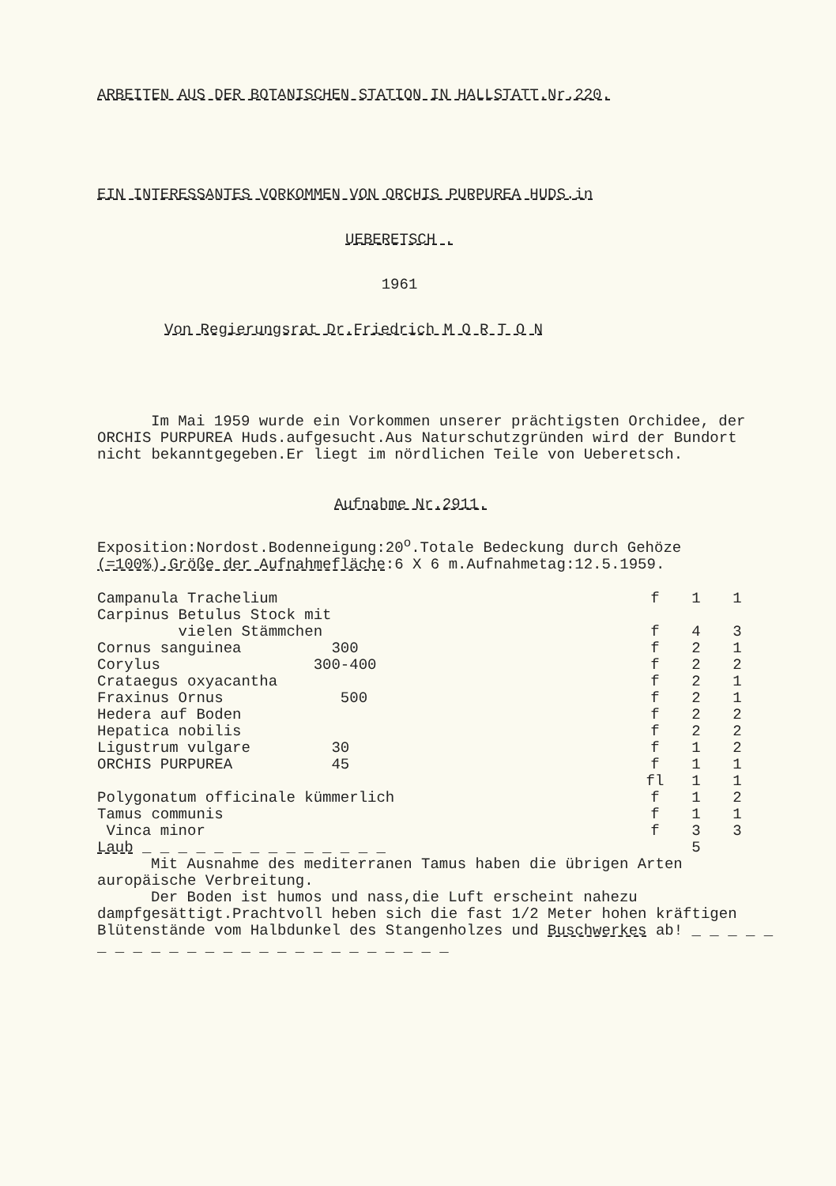ARBEITEN AUS DER BOTANISCHEN STATION IN HALLSTATT.Nr.220.
EIN INTERESSANTES VORKOMMEN VON ORCHIS PURPUREA HUDS.in
UEBERETSCH .
1961
Von Regierungsrat Dr.Friedrich M O R T O N
Im Mai 1959 wurde ein Vorkommen unserer prächtigsten Orchidee, der ORCHIS PURPUREA Huds.aufgesucht.Aus Naturschutzgründen wird der Bundort nicht bekanntgegeben.Er liegt im nördlichen Teile von Ueberetsch.
Aufnahme Nr.2911.
Exposition:Nordost.Bodenneigung:20<sup>o</sup>.Totale Bedeckung durch Gehöze (=100%).Größe der Aufnahmefläche:6 X 6 m.Aufnahmetag:12.5.1959.
| Campanula Trachelium | | f | 1 | 1 |
| Carpinus Betulus Stock mit vielen Stämmchen | | f | 4 | 3 |
| Cornus sanguinea 300 | | f | 2 | 1 |
| Corylus 300-400 | | f | 2 | 2 |
| Crataegus oxyacantha | | f | 2 | 1 |
| Fraxinus Ornus 500 | | f | 2 | 1 |
| Hedera auf Boden | | f | 2 | 2 |
| Hepatica nobilis | | f | 2 | 2 |
| Ligustrum vulgare 30 | | f | 1 | 2 |
| ORCHIS PURPUREA 45 | | f | 1 | 1 |
| | | fl | 1 | 1 |
| Polygonatum officinale kümmerlich | | f | 1 | 2 |
| Tamus communis | | f | 1 | 1 |
| Vinca minor | | f | 3 | 3 |
| Laub _ _ _ _ _ _ _ _ _ _ _ _ _ _ | | | 5 | |
Mit Ausnahme des mediterranen Tamus haben die übrigen Arten auropäische Verbreitung.
Der Boden ist humos und nass,die Luft erscheint nahezu dampfgesättigt.Prachtvoll heben sich die fast 1/2 Meter hohen kräftigen Blütenstände vom Halbdunkel des Stangenholzes und Buschwerkes ab! _ _ _ _ _ _ _ _ _ _ _ _ _ _ _ _ _ _ _ _ _ _ _ _ _